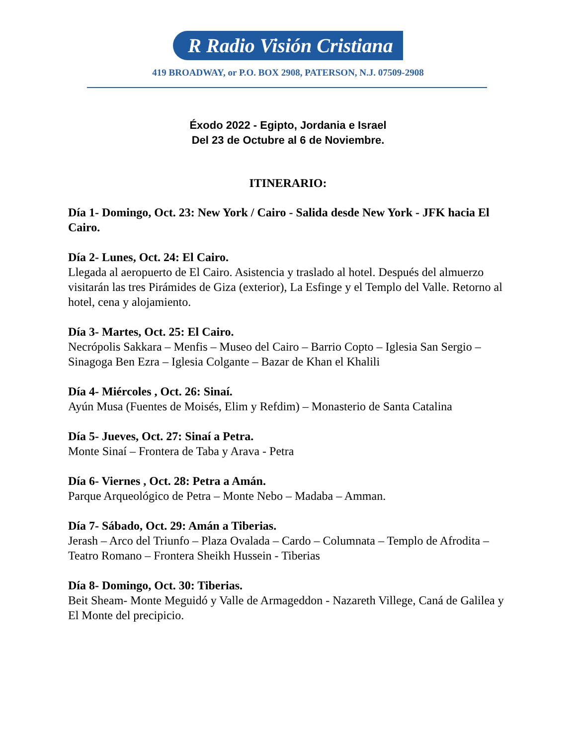R Radio Visión Cristiana
419 BROADWAY, or P.O. BOX 2908, PATERSON, N.J. 07509-2908
Éxodo 2022 - Egipto, Jordania e Israel
Del 23 de Octubre al 6 de Noviembre.
ITINERARIO:
Día 1- Domingo, Oct. 23: New York / Cairo - Salida desde New York - JFK hacia El Cairo.
Día 2- Lunes, Oct. 24: El Cairo.
Llegada al aeropuerto de El Cairo. Asistencia y traslado al hotel. Después del almuerzo visitarán las tres Pirámides de Giza (exterior), La Esfinge y el Templo del Valle. Retorno al hotel, cena y alojamiento.
Día 3- Martes, Oct. 25: El Cairo.
Necrópolis Sakkara – Menfis – Museo del Cairo – Barrio Copto – Iglesia San Sergio – Sinagoga Ben Ezra – Iglesia Colgante – Bazar de Khan el Khalili
Día 4- Miércoles , Oct. 26: Sinaí.
Ayún Musa (Fuentes de Moisés, Elim y Refdim) – Monasterio de Santa Catalina
Día 5- Jueves, Oct. 27: Sinaí a Petra.
Monte Sinaí – Frontera de Taba y Arava - Petra
Día 6- Viernes , Oct. 28: Petra a Amán.
Parque Arqueológico de Petra – Monte Nebo – Madaba – Amman.
Día 7- Sábado, Oct. 29: Amán a Tiberias.
Jerash – Arco del Triunfo – Plaza Ovalada – Cardo – Columnata – Templo de Afrodita – Teatro Romano – Frontera Sheikh Hussein - Tiberias
Día 8- Domingo, Oct. 30: Tiberias.
Beit Sheam- Monte Meguidó y Valle de Armageddon - Nazareth Villege, Caná de Galilea y El Monte del precipicio.